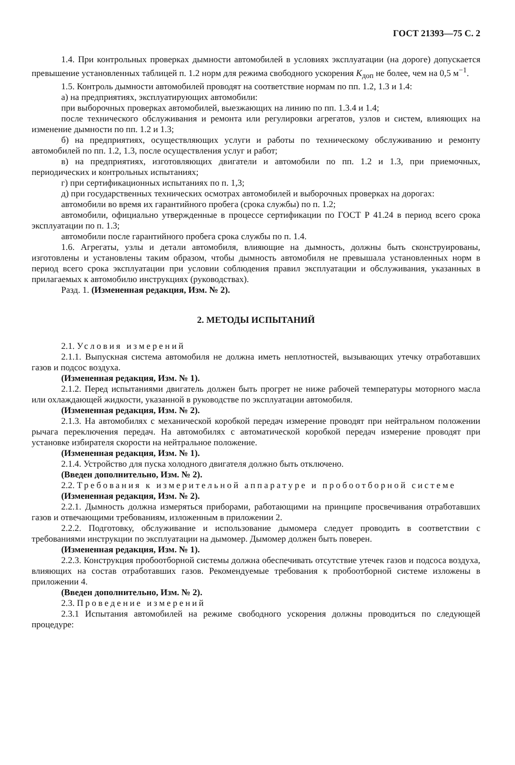ГОСТ 21393—75 С. 2
1.4. При контрольных проверках дымности автомобилей в условиях эксплуатации (на дороге) допускается превышение установленных таблицей п. 1.2 норм для режима свободного ускорения K<sub>доп</sub> не более, чем на 0,5 м<sup>−1</sup>.
1.5. Контроль дымности автомобилей проводят на соответствие нормам по пп. 1.2, 1.3 и 1.4:
а) на предприятиях, эксплуатирующих автомобили:
при выборочных проверках автомобилей, выезжающих на линию по пп. 1.3.4 и 1.4;
после технического обслуживания и ремонта или регулировки агрегатов, узлов и систем, влияющих на изменение дымности по пп. 1.2 и 1.3;
б) на предприятиях, осуществляющих услуги и работы по техническому обслуживанию и ремонту автомобилей по пп. 1.2, 1.3, после осуществления услуг и работ;
в) на предприятиях, изготовляющих двигатели и автомобили по пп. 1.2 и 1.3, при приемочных, периодических и контрольных испытаниях;
г) при сертификационных испытаниях по п. 1,3;
д) при государственных технических осмотрах автомобилей и выборочных проверках на дорогах:
автомобили во время их гарантийного пробега (срока службы) по п. 1.2;
автомобили, официально утвержденные в процессе сертификации по ГОСТ Р 41.24 в период всего срока эксплуатации по п. 1.3;
автомобили после гарантийного пробега срока службы по п. 1.4.
1.6. Агрегаты, узлы и детали автомобиля, влияющие на дымность, должны быть сконструированы, изготовлены и установлены таким образом, чтобы дымность автомобиля не превышала установленных норм в период всего срока эксплуатации при условии соблюдения правил эксплуатации и обслуживания, указанных в прилагаемых к автомобилю инструкциях (руководствах).
Разд. 1. (Измененная редакция, Изм. № 2).
2. МЕТОДЫ ИСПЫТАНИЙ
2.1. Условия измерений
2.1.1. Выпускная система автомобиля не должна иметь неплотностей, вызывающих утечку отработавших газов и подсос воздуха.
(Измененная редакция, Изм. № 1).
2.1.2. Перед испытаниями двигатель должен быть прогрет не ниже рабочей температуры моторного масла или охлаждающей жидкости, указанной в руководстве по эксплуатации автомобиля.
(Измененная редакция, Изм. № 2).
2.1.3. На автомобилях с механической коробкой передач измерение проводят при нейтральном положении рычага переключения передач. На автомобилях с автоматической коробкой передач измерение проводят при установке избирателя скорости на нейтральное положение.
(Измененная редакция, Изм. № 1).
2.1.4. Устройство для пуска холодного двигателя должно быть отключено.
(Введен дополнительно, Изм. № 2).
2.2. Требования к измерительной аппаратуре и пробоотборной системе
(Измененная редакция, Изм. № 2).
2.2.1. Дымность должна измеряться приборами, работающими на принципе просвечивания отработавших газов и отвечающими требованиям, изложенным в приложении 2.
2.2.2. Подготовку, обслуживание и использование дымомера следует проводить в соответствии с требованиями инструкции по эксплуатации на дымомер. Дымомер должен быть поверен.
(Измененная редакция, Изм. № 1).
2.2.3. Конструкция пробоотборной системы должна обеспечивать отсутствие утечек газов и подсоса воздуха, влияющих на состав отработавших газов. Рекомендуемые требования к пробоотборной системе изложены в приложении 4.
(Введен дополнительно, Изм. № 2).
2.3. Проведение измерений
2.3.1 Испытания автомобилей на режиме свободного ускорения должны проводиться по следующей процедуре: